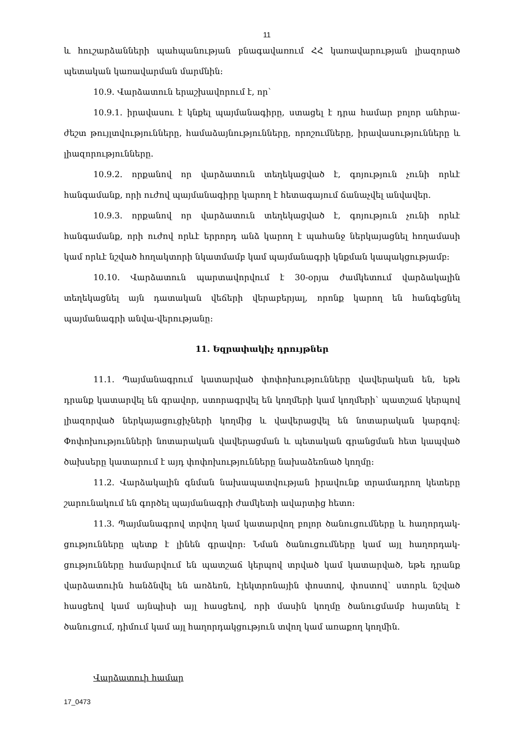11
և հուշարձանների պահպանության բնագավառում ՀՀ կառավարության լիազորած պետական կառավարման մարմնին:
10.9. Վարձատուն երաշխավորում է, որ՝
10.9.1. իրավասու է կնքել պայմանագիրը, ստացել է դրա համար բոլոր անհրա-ժեշտ թույլտվությունները, համաձայնությունները, որոշումները, իրավասությունները և լիազորությունները.
10.9.2. որքանով որ վարձատուն տեղեկացված է, գոյություն չունի որևէ հանգամանք, որի ուժով պայմանագիրը կարող է հետագայում ճանաչվել անվավեր.
10.9.3. որքանով որ վարձատուն տեղեկացված է, գոյություն չունի որևէ հանգամանք, որի ուժով որևէ երրորդ անձ կարող է պահանջ ներկայացնել հողամասի կամ որևէ նշված հողակտորի նկատմամբ կամ պայմանագրի կնքման կապակցությամբ:
10.10. Վարձատուն պարտավորվում է 30-օրյա ժամկետում վարձակալին տեղեկացնել այն դատական վեճերի վերաբերյալ, որոնք կարող են հանգեցնել պայմանագրի անվա-վերությանը:
11. Եզրափակիչ դրույթներ
11.1. Պայմանագրում կատարված փոփոխությունները վավերական են, եթե դրանք կատարվել են գրավոր, ստորագրվել են կողմերի կամ կողմերի՝ պատշաճ կերպով լիազորված ներկայացուցիչների կողմից և վավերացվել են նոտարական կարգով: Փոփոխությունների նոտարական վավերացման և պետական գրանցման հետ կապված ծախսերը կատարում է այդ փոփոխությունները նախաձեռնած կողմը:
11.2. Վարձակալին գնման նախապատվության իրավունք տրամադրող կետերը շարունակում են գործել պայմանագրի ժամկետի ավարտից հետո:
11.3. Պայմանագրով տրվող կամ կատարվող բոլոր ծանուցումները և հաղորդակ-ցությունները պետք է լինեն գրավոր: Նման ծանուցումները կամ այլ հաղորդակ-ցությունները համարվում են պատշաճ կերպով տրված կամ կատարված, եթե դրանք վարձատուին հանձնվել են առձեռն, էլեկտրոնային փոստով, փոստով՝ ստորև նշված հասցեով կամ այնպիսի այլ հասցեով, որի մասին կողմը ծանուցմամբ հայտնել է ծանուցում, դիմում կամ այլ հաղորդակցություն տվող կամ առաքող կողմին.
Վարձատուի համար
17_0473